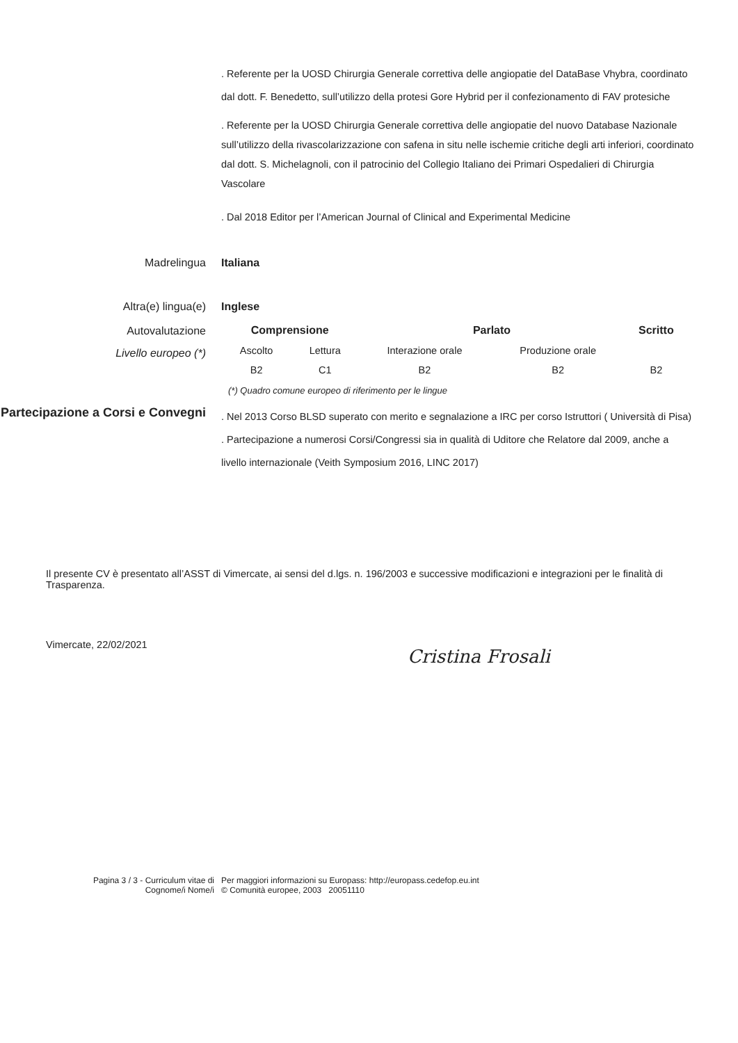. Referente per la UOSD Chirurgia Generale correttiva delle angiopatie del DataBase Vhybra, coordinato dal dott. F. Benedetto, sull’utilizzo della protesi Gore Hybrid per il confezionamento di FAV protesiche
. Referente per la UOSD Chirurgia Generale correttiva delle angiopatie del nuovo Database Nazionale sull’utilizzo della rivascolarizzazione con safena in situ nelle ischemie critiche degli arti inferiori, coordinato dal dott. S. Michelagnoli, con il patrocinio del Collegio Italiano dei Primari Ospedalieri di Chirurgia Vascolare
. Dal 2018 Editor per l’American Journal of Clinical and Experimental Medicine
Madrelingua Italiana
Altra(e) lingua(e) Inglese
Autovalutazione
Livello europeo (*)
| Comprensione | | Parlato | | Scritto |
| --- | --- | --- | --- | --- |
| Ascolto | Lettura | Interazione orale | Produzione orale | |
| B2 | C1 | B2 | B2 | B2 |
(*) Quadro comune europeo di riferimento per le lingue
Partecipazione a Corsi e Convegni
. Nel 2013 Corso BLSD superato con merito e segnalazione a IRC per corso Istruttori ( Università di Pisa)
. Partecipazione a numerosi Corsi/Congressi sia in qualità di Uditore che Relatore dal 2009, anche a livello internazionale (Veith Symposium 2016, LINC 2017)
Il presente CV è presentato all’ASST di Vimercate, ai sensi del d.lgs. n. 196/2003 e successive modificazioni e integrazioni per le finalità di Trasparenza.
Vimercate, 22/02/2021
Cristina Frosali
Pagina 3 / 3 - Curriculum vitae di
Cognome/i Nome/i
Per maggiori informazioni su Europass: http://europass.cedefop.eu.int
© Comunità europee, 2003 20051110